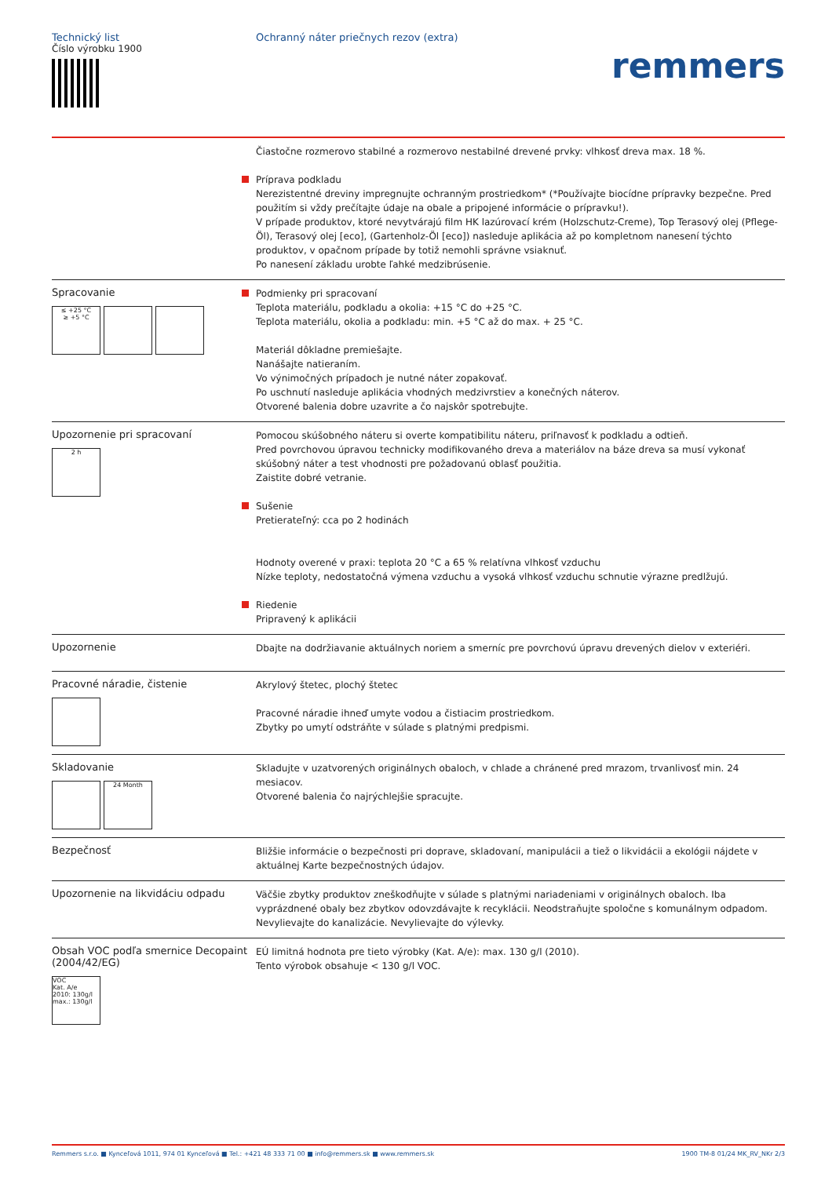Technický list
Číslo výrobku 1900
Ochranný náter priečnych rezov (extra)
remmers
Čiastočne rozmerovo stabilné a rozmerovo nestabilné drevené prvky: vlhkosť dreva max. 18 %.
Príprava podkladu
Nerezistentné dreviny impregnujte ochranným prostriedkom* (*Používajte biocídne prípravky bezpečne. Pred použitím si vždy prečítajte údaje na obale a pripojené informácie o prípravku!).
V prípade produktov, ktoré nevytvárajú film HK lazúrovací krém (Holzschutz-Creme), Top Terasový olej (Pflege-Öl), Terasový olej [eco], (Gartenholz-Öl [eco]) nasleduje aplikácia až po kompletnom nanesení týchto produktov, v opačnom prípade by totiž nemohli správne vsiaknuť.
Po nanesení základu urobte ľahké medzibrúsenie.
Spracovanie
≤ +25 °C
≥ +5 °C
Podmienky pri spracovaní
Teplota materiálu, podkladu a okolia: +15 °C do +25 °C.
Teplota materiálu, okolia a podkladu: min. +5 °C až do max. + 25 °C.
Materiál dôkladne premiešajte.
Nanášajte natieraním.
Vo výnimočných prípadoch je nutné náter zopakovať.
Po uschnutí nasleduje aplikácia vhodných medzivrstiev a konečných náterov.
Otvorené balenia dobre uzavrite a čo najskôr spotrebujte.
Upozornenie pri spracovaní
2 h
Pomocou skúšobného náteru si overte kompatibilitu náteru, priľnavosť k podkladu a odtieň.
Pred povrchovou úpravou technicky modifikovaného dreva a materiálov na báze dreva sa musí vykonať skúšobný náter a test vhodnosti pre požadovanú oblasť použitia.
Zaistite dobré vetranie.
Sušenie
Pretierateľný: cca po 2 hodinách
Hodnoty overené v praxi: teplota 20 °C a 65 % relatívna vlhkosť vzduchu
Nízke teploty, nedostatočná výmena vzduchu a vysoká vlhkosť vzduchu schnutie výrazne predlžujú.
Riedenie
Pripravený k aplikácii
Upozornenie
Dbajte na dodržiavanie aktuálnych noriem a smerníc pre povrchovú úpravu drevených dielov v exteriéri.
Pracovné náradie, čistenie
Akrylový štetec, plochý štetec
Pracovné náradie ihneď umyte vodou a čistiacim prostriedkom.
Zbytky po umytí odstráňte v súlade s platnými predpismi.
Skladovanie
24 Month
Skladujte v uzatvorených originálnych obaloch, v chlade a chránené pred mrazom, trvanlivosť min. 24 mesiacov.
Otvorené balenia čo najrýchlejšie spracujte.
Bezpečnosť
Bližšie informácie o bezpečnosti pri doprave, skladovaní, manipulácii a tiež o likvidácii a ekológii nájdete v aktuálnej Karte bezpečnostných údajov.
Upozornenie na likvidáciu odpadu
Väčšie zbytky produktov zneškodňujte v súlade s platnými nariadeniami v originálnych obaloch. Iba vyprázdnené obaly bez zbytkov odovzdávajte k recyklácii. Neodstraňujte spoločne s komunálnym odpadom. Nevylievajte do kanalizácie. Nevylievajte do výlevky.
Obsah VOC podľa smernice Decopaint (2004/42/EG)
VOC
Kat. A/e
2010: 130g/l
max.: 130g/l
EÚ limitná hodnota pre tieto výrobky (Kat. A/e): max. 130 g/l (2010).
Tento výrobok obsahuje < 130 g/l VOC.
Remmers s.r.o. ■ Kynceľová 1011, 974 01 Kynceľová ■ Tel.: +421 48 333 71 00 ■ info@remmers.sk ■ www.remmers.sk 1900 TM-8 01/24 MK_RV_NKr 2/3